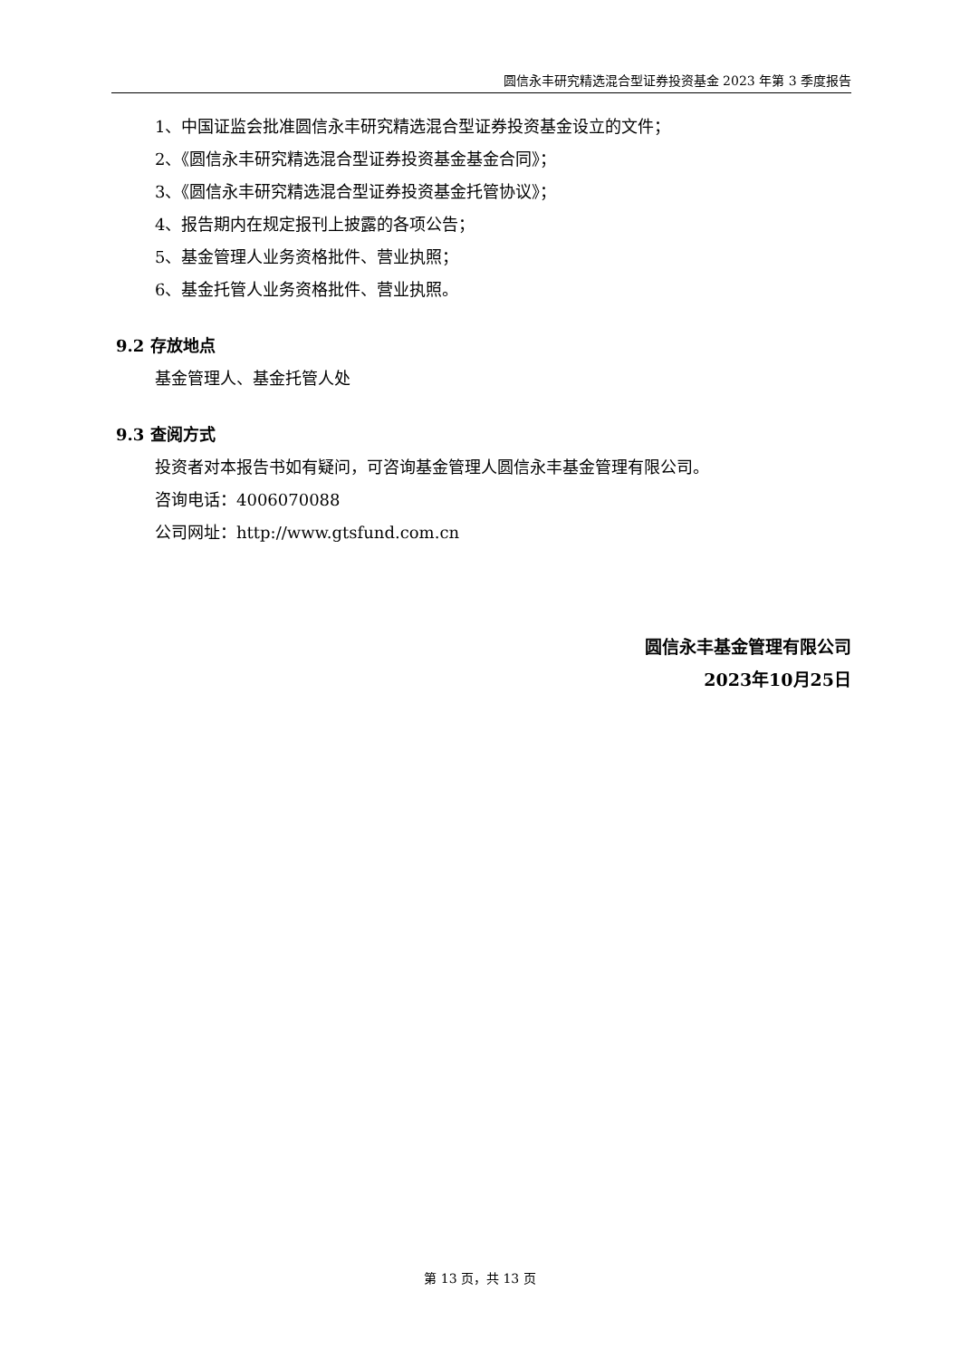圆信永丰研究精选混合型证券投资基金 2023 年第 3 季度报告
1、中国证监会批准圆信永丰研究精选混合型证券投资基金设立的文件；
2、《圆信永丰研究精选混合型证券投资基金基金合同》；
3、《圆信永丰研究精选混合型证券投资基金托管协议》；
4、报告期内在规定报刊上披露的各项公告；
5、基金管理人业务资格批件、营业执照；
6、基金托管人业务资格批件、营业执照。
9.2 存放地点
基金管理人、基金托管人处
9.3 查阅方式
投资者对本报告书如有疑问，可咨询基金管理人圆信永丰基金管理有限公司。
咨询电话：4006070088
公司网址：http://www.gtsfund.com.cn
圆信永丰基金管理有限公司
2023年10月25日
第 13 页，共 13 页